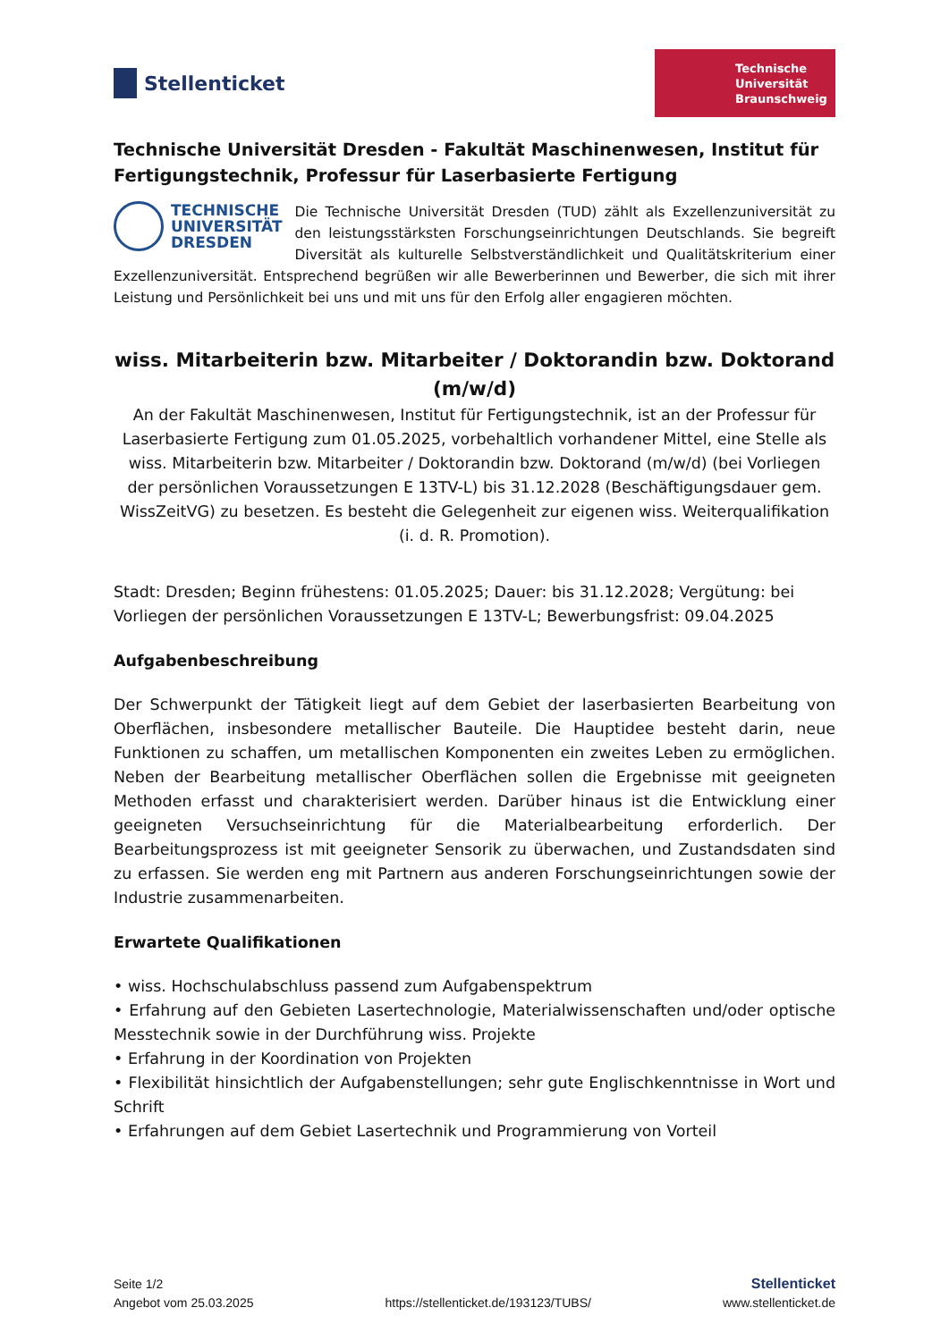Stellenticket
Technische
Universität
Braunschweig
Technische Universität Dresden - Fakultät Maschinenwesen, Institut für Fertigungstechnik, Professur für Laserbasierte Fertigung
TECHNISCHE
UNIVERSITÄT
DRESDEN
Die Technische Universität Dresden (TUD) zählt als Exzellenzuniversität zu den leistungsstärksten Forschungseinrichtungen Deutschlands. Sie begreift Diversität als kulturelle Selbstverständlichkeit und Qualitätskriterium einer Exzellenzuniversität. Entsprechend begrüßen wir alle Bewerberinnen und Bewerber, die sich mit ihrer Leistung und Persönlichkeit bei uns und mit uns für den Erfolg aller engagieren möchten.
wiss. Mitarbeiterin bzw. Mitarbeiter / Doktorandin bzw. Doktorand (m/w/d)
An der Fakultät Maschinenwesen, Institut für Fertigungstechnik, ist an der Professur für Laserbasierte Fertigung zum 01.05.2025, vorbehaltlich vorhandener Mittel, eine Stelle als wiss. Mitarbeiterin bzw. Mitarbeiter / Doktorandin bzw. Doktorand (m/w/d) (bei Vorliegen der persönlichen Voraussetzungen E 13TV-L) bis 31.12.2028 (Beschäftigungsdauer gem. WissZeitVG) zu besetzen. Es besteht die Gelegenheit zur eigenen wiss. Weiterqualifikation (i. d. R. Promotion).
Stadt: Dresden; Beginn frühestens: 01.05.2025; Dauer: bis 31.12.2028; Vergütung: bei Vorliegen der persönlichen Voraussetzungen E 13TV-L; Bewerbungsfrist: 09.04.2025
Aufgabenbeschreibung
Der Schwerpunkt der Tätigkeit liegt auf dem Gebiet der laserbasierten Bearbeitung von Oberflächen, insbesondere metallischer Bauteile. Die Hauptidee besteht darin, neue Funktionen zu schaffen, um metallischen Komponenten ein zweites Leben zu ermöglichen. Neben der Bearbeitung metallischer Oberflächen sollen die Ergebnisse mit geeigneten Methoden erfasst und charakterisiert werden. Darüber hinaus ist die Entwicklung einer geeigneten Versuchseinrichtung für die Materialbearbeitung erforderlich. Der Bearbeitungsprozess ist mit geeigneter Sensorik zu überwachen, und Zustandsdaten sind zu erfassen. Sie werden eng mit Partnern aus anderen Forschungseinrichtungen sowie der Industrie zusammenarbeiten.
Erwartete Qualifikationen
• wiss. Hochschulabschluss passend zum Aufgabenspektrum
• Erfahrung auf den Gebieten Lasertechnologie, Materialwissenschaften und/oder optische Messtechnik sowie in der Durchführung wiss. Projekte
• Erfahrung in der Koordination von Projekten
• Flexibilität hinsichtlich der Aufgabenstellungen; sehr gute Englischkenntnisse in Wort und Schrift
• Erfahrungen auf dem Gebiet Lasertechnik und Programmierung von Vorteil
Seite 1/2
Angebot vom 25.03.2025
https://stellenticket.de/193123/TUBS/
Stellenticket
www.stellenticket.de